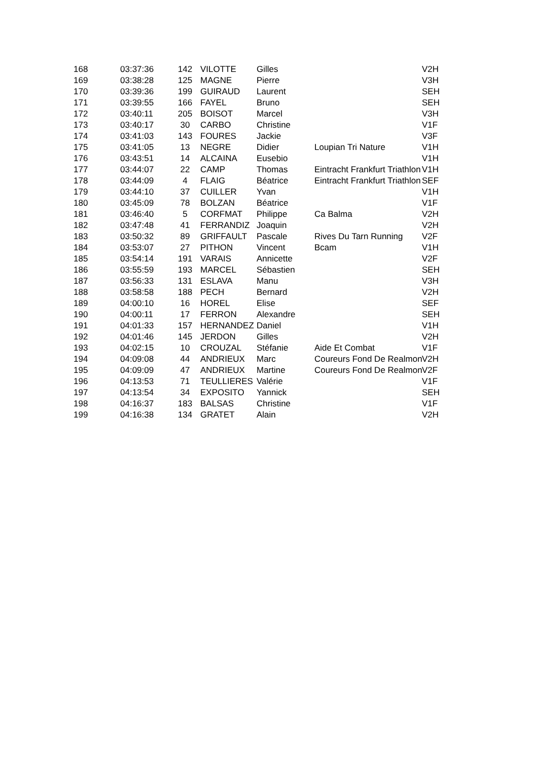| 168 | 03:37:36 | 142 | VILOTTE | Gilles | | V2H |
| 169 | 03:38:28 | 125 | MAGNE | Pierre | | V3H |
| 170 | 03:39:36 | 199 | GUIRAUD | Laurent | | SEH |
| 171 | 03:39:55 | 166 | FAYEL | Bruno | | SEH |
| 172 | 03:40:11 | 205 | BOISOT | Marcel | | V3H |
| 173 | 03:40:17 | 30 | CARBO | Christine | | V1F |
| 174 | 03:41:03 | 143 | FOURES | Jackie | | V3F |
| 175 | 03:41:05 | 13 | NEGRE | Didier | Loupian Tri Nature | V1H |
| 176 | 03:43:51 | 14 | ALCAINA | Eusebio | | V1H |
| 177 | 03:44:07 | 22 | CAMP | Thomas | Eintracht Frankfurt Triathlon | V1H |
| 178 | 03:44:09 | 4 | FLAIG | Béatrice | Eintracht Frankfurt Triathlon | SEF |
| 179 | 03:44:10 | 37 | CUILLER | Yvan | | V1H |
| 180 | 03:45:09 | 78 | BOLZAN | Béatrice | | V1F |
| 181 | 03:46:40 | 5 | CORFMAT | Philippe | Ca Balma | V2H |
| 182 | 03:47:48 | 41 | FERRANDIZ | Joaquin | | V2H |
| 183 | 03:50:32 | 89 | GRIFFAULT | Pascale | Rives Du Tarn Running | V2F |
| 184 | 03:53:07 | 27 | PITHON | Vincent | Bcam | V1H |
| 185 | 03:54:14 | 191 | VARAIS | Annicette | | V2F |
| 186 | 03:55:59 | 193 | MARCEL | Sébastien | | SEH |
| 187 | 03:56:33 | 131 | ESLAVA | Manu | | V3H |
| 188 | 03:58:58 | 188 | PECH | Bernard | | V2H |
| 189 | 04:00:10 | 16 | HOREL | Elise | | SEF |
| 190 | 04:00:11 | 17 | FERRON | Alexandre | | SEH |
| 191 | 04:01:33 | 157 | HERNANDEZ | Daniel | | V1H |
| 192 | 04:01:46 | 145 | JERDON | Gilles | | V2H |
| 193 | 04:02:15 | 10 | CROUZAL | Stéfanie | Aide Et Combat | V1F |
| 194 | 04:09:08 | 44 | ANDRIEUX | Marc | Coureurs Fond De Realmont | V2H |
| 195 | 04:09:09 | 47 | ANDRIEUX | Martine | Coureurs Fond De Realmont | V2F |
| 196 | 04:13:53 | 71 | TEULLIERES | Valérie | | V1F |
| 197 | 04:13:54 | 34 | EXPOSITO | Yannick | | SEH |
| 198 | 04:16:37 | 183 | BALSAS | Christine | | V1F |
| 199 | 04:16:38 | 134 | GRATET | Alain | | V2H |